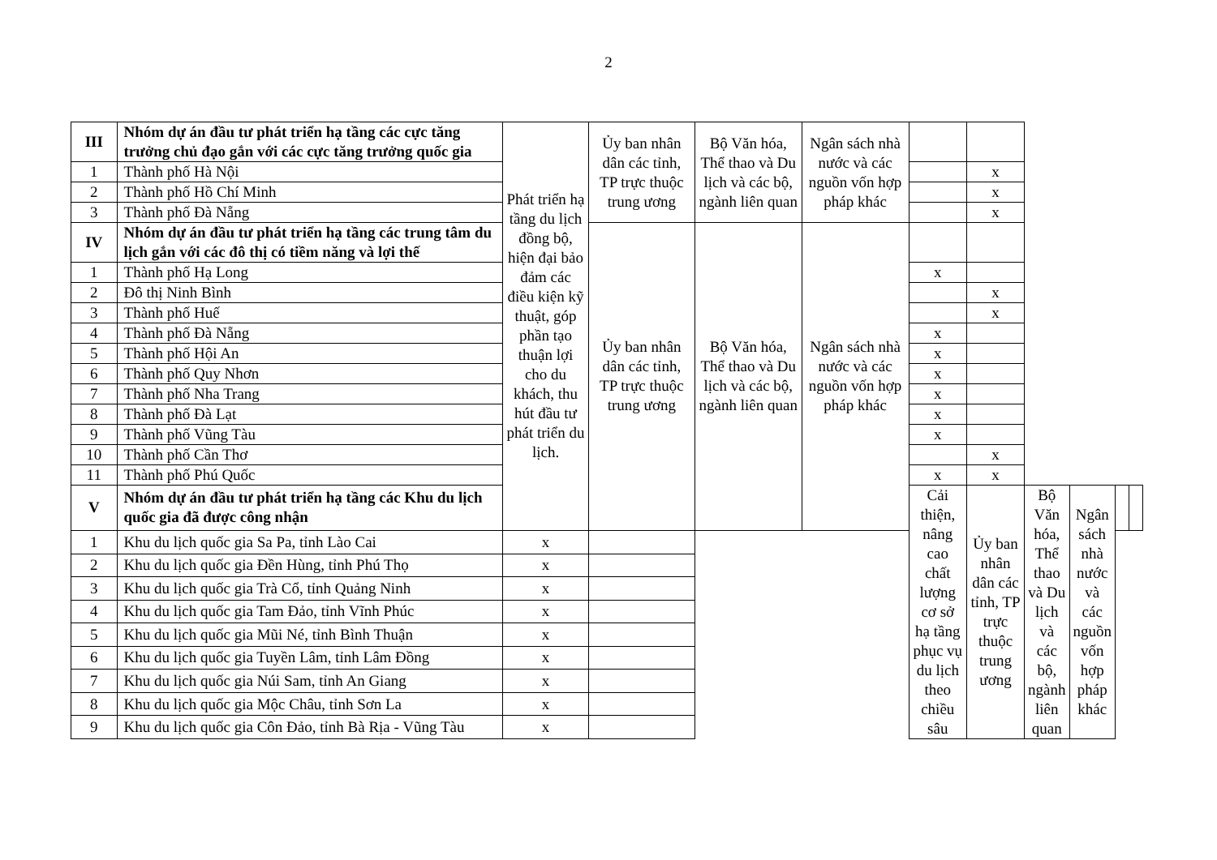2
| III | Nhóm dự án đầu tư phát triển hạ tầng các cực tăng trưởng chủ đạo gắn với các cực tăng trưởng quốc gia | Phát triển hạ tầng du lịch đồng bộ, hiện đại bảo đảm các điều kiện kỹ thuật, góp phần tạo thuận lợi cho du khách, thu hút đầu tư phát triển du lịch. | Ủy ban nhân dân các tỉnh, TP trực thuộc trung ương | Bộ Văn hóa, Thể thao và Du lịch và các bộ, ngành liên quan | Ngân sách nhà nước và các nguồn vốn hợp pháp khác | | | | | | |
| 1 | Thành phố Hà Nội | | | | | | x | | | | |
| 2 | Thành phố Hồ Chí Minh | | | | | | x | | | | |
| 3 | Thành phố Đà Nẵng | | | | | | x | | | | |
| IV | Nhóm dự án đầu tư phát triển hạ tầng các trung tâm du lịch gắn với các đô thị có tiềm năng và lợi thế | | Ủy ban nhân dân các tỉnh, TP trực thuộc trung ương | Bộ Văn hóa, Thể thao và Du lịch và các bộ, ngành liên quan | Ngân sách nhà nước và các nguồn vốn hợp pháp khác | | | | | | |
| 1 | Thành phố Hạ Long | | | | | x | | | | | |
| 2 | Đô thị Ninh Bình | | | | | | x | | | | |
| 3 | Thành phố Huế | | | | | | x | | | | |
| 4 | Thành phố Đà Nẵng | | | | | x | | | | | |
| 5 | Thành phố Hội An | | | | | x | | | | | |
| 6 | Thành phố Quy Nhơn | | | | | x | | | | | |
| 7 | Thành phố Nha Trang | | | | | x | | | | | |
| 8 | Thành phố Đà Lạt | | | | | x | | | | | |
| 9 | Thành phố Vũng Tàu | | | | | x | | | | | |
| 10 | Thành phố Cần Thơ | | | | | | x | | | | |
| 11 | Thành phố Phú Quốc | | | | | x | x | | | | |
| V | Nhóm dự án đầu tư phát triển hạ tầng các Khu du lịch quốc gia đã được công nhận | | | | | Cải thiện, nâng cao chất lượng cơ sở hạ tầng phục vụ du lịch theo chiều sâu | Ủy ban nhân dân các tỉnh, TP trực thuộc trung ương | Bộ Văn hóa, Thể thao và Du lịch và các bộ, ngành liên quan | Ngân sách nhà nước và các nguồn vốn hợp pháp khác | | |
| 1 | Khu du lịch quốc gia Sa Pa, tỉnh Lào Cai | x | | | | | | | | | |
| 2 | Khu du lịch quốc gia Đền Hùng, tỉnh Phú Thọ | x | | | | | | | | | |
| 3 | Khu du lịch quốc gia Trà Cổ, tỉnh Quảng Ninh | x | | | | | | | | | |
| 4 | Khu du lịch quốc gia Tam Đảo, tỉnh Vĩnh Phúc | x | | | | | | | | | |
| 5 | Khu du lịch quốc gia Mũi Né, tỉnh Bình Thuận | x | | | | | | | | | |
| 6 | Khu du lịch quốc gia Tuyền Lâm, tỉnh Lâm Đồng | x | | | | | | | | | |
| 7 | Khu du lịch quốc gia Núi Sam, tỉnh An Giang | x | | | | | | | | | |
| 8 | Khu du lịch quốc gia Mộc Châu, tỉnh Sơn La | x | | | | | | | | | |
| 9 | Khu du lịch quốc gia Côn Đảo, tỉnh Bà Rịa - Vũng Tàu | x | | | | | | | | | |